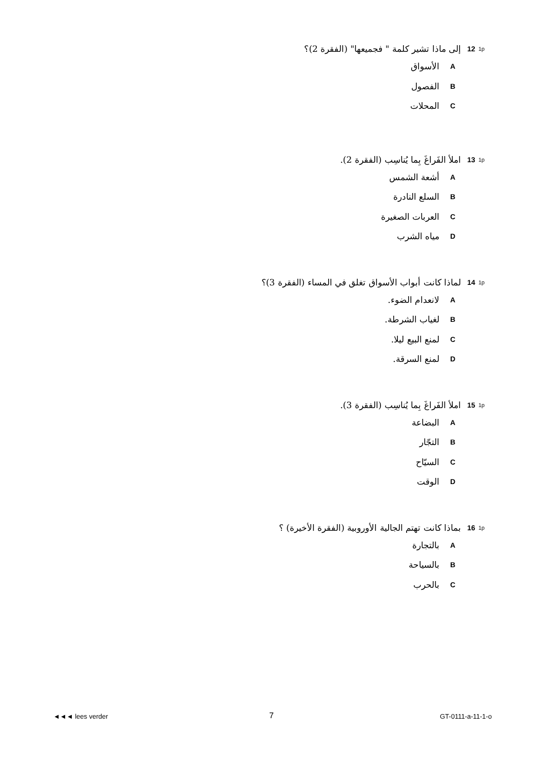1p 12 إلى ماذا تشير كلمة " فجميعها" (الفقرة 2)؟
Aالأسواق
Bالفصول
Cالمحلات
1p 13 املأ الفَراغَ بِما يُناسِب (الفقرة 2).
Aأشعة الشمس
Bالسلع النادرة
Cالعربات الصغيرة
Dمياه الشرب
1p 14 لماذا كانت أبواب الأسواق تغلق في المساء (الفقرة 3)؟
Aلانعدام الضوء.
Bلغياب الشرطة.
Cلمنع البيع ليلا.
Dلمنع السرقة.
1p 15 املأ الفَراغَ بِما يُناسِب (الفقرة 3).
Aالبضاعة
Bالتجّار
Cالسيّاح
Dالوقت
1p 16 بماذا كانت تهتم الجالية الأوروبية (الفقرة الأخيرة) ؟
Aبالتجارة
Bبالسياحة
Cبالحرب
◄◄◄ lees verder 7 GT-0111-a-11-1-o